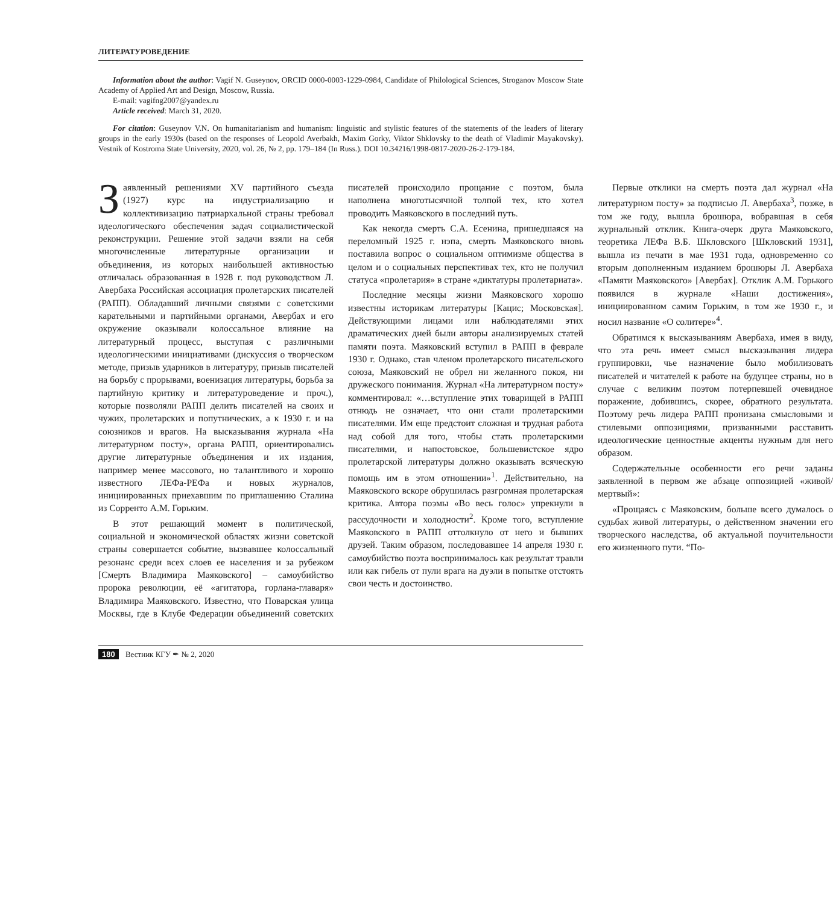ЛИТЕРАТУРОВЕДЕНИЕ
Information about the author: Vagif N. Guseynov, ORCID 0000-0003-1229-0984, Candidate of Philological Sciences, Stroganov Moscow State Academy of Applied Art and Design, Moscow, Russia.
E-mail: vagifng2007@yandex.ru
Article received: March 31, 2020.
For citation: Guseynov V.N. On humanitarianism and humanism: linguistic and stylistic features of the statements of the leaders of literary groups in the early 1930s (based on the responses of Leopold Averbakh, Maxim Gorky, Viktor Shklovsky to the death of Vladimir Mayakovsky). Vestnik of Kostroma State University, 2020, vol. 26, № 2, pp. 179–184 (In Russ.). DOI 10.34216/1998-0817-2020-26-2-179-184.
Заявленный решениями XV партийного съезда (1927) курс на индустриализацию и коллективизацию патриархальной страны требовал идеологического обеспечения задач социалистической реконструкции. Решение этой задачи взяли на себя многочисленные литературные организации и объединения, из которых наибольшей активностью отличалась образованная в 1928 г. под руководством Л. Авербаха Российская ассоциация пролетарских писателей (РАПП). Обладавший личными связями с советскими карательными и партийными органами, Авербах и его окружение оказывали колоссальное влияние на литературный процесс, выступая с различными идеологическими инициативами (дискуссия о творческом методе, призыв ударников в литературу, призыв писателей на борьбу с прорывами, военизация литературы, борьба за партийную критику и литературоведение и проч.), которые позволяли РАПП делить писателей на своих и чужих, пролетарских и попутнических, а к 1930 г. и на союзников и врагов. На высказывания журнала «На литературном посту», органа РАПП, ориентировались другие литературные объединения и их издания, например менее массового, но талантливого и хорошо известного ЛЕФа-РЕФа и новых журналов, инициированных приехавшим по приглашению Сталина из Сорренто А.М. Горьким.
В этот решающий момент в политической, социальной и экономической областях жизни советской страны совершается событие, вызвавшее колоссальный резонанс среди всех слоев ее населения и за рубежом [Смерть Владимира Маяковского] – самоубийство пророка революции, её «агитатора, горлана-главаря» Владимира Маяковского. Известно, что Поварская улица Москвы, где в Клубе Федерации объединений советских писателей происходило прощание с поэтом, была наполнена многотысячной толпой тех, кто хотел проводить Маяковского в последний путь.
Как некогда смерть С.А. Есенина, пришедшаяся на переломный 1925 г. нэпа, смерть Маяковского вновь поставила вопрос о социальном оптимизме общества в целом и о социальных перспективах тех, кто не получил статуса «пролетария» в стране «диктатуры пролетариата».
Последние месяцы жизни Маяковского хорошо известны историкам литературы [Кацис; Московская]. Действующими лицами или наблюдателями этих драматических дней были авторы анализируемых статей памяти поэта. Маяковский вступил в РАПП в феврале 1930 г. Однако, став членом пролетарского писательского союза, Маяковский не обрел ни желанного покоя, ни дружеского понимания. Журнал «На литературном посту» комментировал: «…вступление этих товарищей в РАПП отнюдь не означает, что они стали пролетарскими писателями. Им еще предстоит сложная и трудная работа над собой для того, чтобы стать пролетарскими писателями, и напостовское, большевистское ядро пролетарской литературы должно оказывать всяческую помощь им в этом отношении»<sup>1</sup>. Действительно, на Маяковского вскоре обрушилась разгромная пролетарская критика. Автора поэмы «Во весь голос» упрекнули в рассудочности и холодности<sup>2</sup>. Кроме того, вступление Маяковского в РАПП оттолкнуло от него и бывших друзей. Таким образом, последовавшее 14 апреля 1930 г. самоубийство поэта воспринималось как результат травли или как гибель от пули врага на дуэли в попытке отстоять свои честь и достоинство.
Первые отклики на смерть поэта дал журнал «На литературном посту» за подписью Л. Авербаха<sup>3</sup>, позже, в том же году, вышла брошюра, вобравшая в себя журнальный отклик. Книга-очерк друга Маяковского, теоретика ЛЕФа В.Б. Шкловского [Шкловский 1931], вышла из печати в мае 1931 года, одновременно со вторым дополненным изданием брошюры Л. Авербаха «Памяти Маяковского» [Авербах]. Отклик А.М. Горького появился в журнале «Наши достижения», инициированном самим Горьким, в том же 1930 г., и носил название «О солитере»<sup>4</sup>.
Обратимся к высказываниям Авербаха, имея в виду, что эта речь имеет смысл высказывания лидера группировки, чье назначение было мобилизовать писателей и читателей к работе на будущее страны, но в случае с великим поэтом потерпевшей очевидное поражение, добившись, скорее, обратного результата. Поэтому речь лидера РАПП пронизана смысловыми и стилевыми оппозициями, призванными расставить идеологические ценностные акценты нужным для него образом.
Содержательные особенности его речи заданы заявленной в первом же абзаце оппозицией «живой/мертвый»:
«Прощаясь с Маяковским, больше всего думалось о судьбах живой литературы, о действенном значении его творческого наследства, об актуальной поучительности его жизненного пути. “По-
180 Вестник КГУ ✒ № 2, 2020